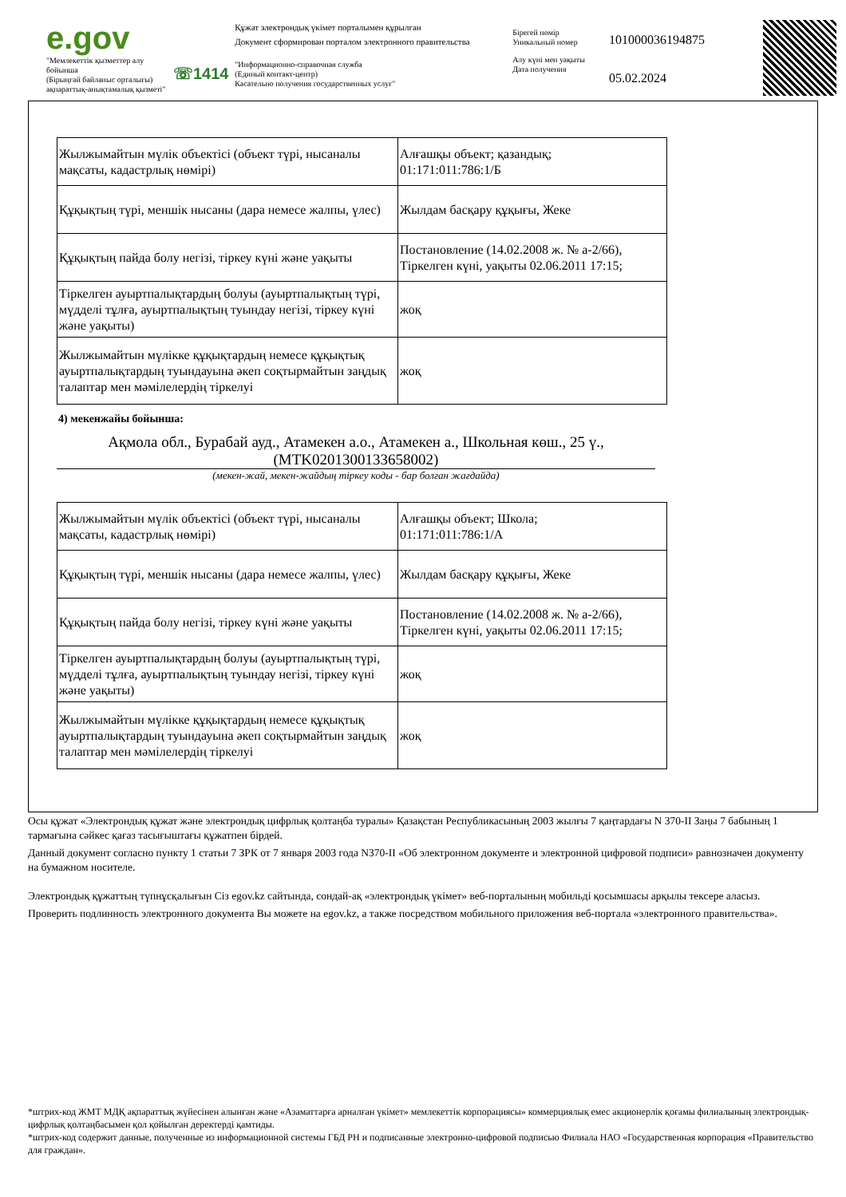e.gov
"Мемлекеттік қызметтер алу бойынша
(Бірыңғай байланыс орталығы)
ақпараттық-анықтамалық қызметі"
☏1414
Құжат электрондық үкімет порталымен құрылған
Документ сформирован порталом электронного правительства
"Информационно-справочная служба
(Единый контакт-центр)
Касательно получения государственных услуг"
Бірегей нөмір
Уникальный номер
Алу күні мен уақыты
Дата получения
101000036194875
05.02.2024
| Жылжымайтын мүлік объектісі (объект түрі, нысаналы мақсаты, кадастрлық нөмірі) | Алғашқы объект; қазандық; 01:171:011:786:1/Б |
| Құқықтың түрі, меншік нысаны (дара немесе жалпы, үлес) | Жылдам басқару құқығы, Жеке |
| Құқықтың пайда болу негізі, тіркеу күні және уақыты | Постановление (14.02.2008 ж. № а-2/66), Тіркелген күні, уақыты 02.06.2011 17:15; |
| Тіркелген ауыртпалықтардың болуы (ауыртпалықтың түрі, мүдделі тұлға, ауыртпалықтың туындау негізі, тіркеу күні және уақыты) | жоқ |
| Жылжымайтын мүлікке құқықтардың немесе құқықтық ауыртпалықтардың туындауына әкеп соқтырмайтын заңдық талаптар мен мәмілелердің тіркелуі | жоқ |
4) мекенжайы бойынша:
Ақмола обл., Бурабай ауд., Атамекен а.о., Атамекен а., Школьная көш., 25 ү., (MTK0201300133658002)
(мекен-жай, мекен-жайдың тіркеу коды - бар болған жағдайда)
| Жылжымайтын мүлік объектісі (объект түрі, нысаналы мақсаты, кадастрлық нөмірі) | Алғашқы объект; Школа; 01:171:011:786:1/А |
| Құқықтың түрі, меншік нысаны (дара немесе жалпы, үлес) | Жылдам басқару құқығы, Жеке |
| Құқықтың пайда болу негізі, тіркеу күні және уақыты | Постановление (14.02.2008 ж. № а-2/66), Тіркелген күні, уақыты 02.06.2011 17:15; |
| Тіркелген ауыртпалықтардың болуы (ауыртпалықтың түрі, мүдделі тұлға, ауыртпалықтың туындау негізі, тіркеу күні және уақыты) | жоқ |
| Жылжымайтын мүлікке құқықтардың немесе құқықтық ауыртпалықтардың туындауына әкеп соқтырмайтын заңдық талаптар мен мәмілелердің тіркелуі | жоқ |
Осы құжат «Электрондық құжат және электрондық цифрлық қолтаңба туралы» Қазақстан Республикасының 2003 жылғы 7 қаңтардағы N 370-II Заңы 7 бабының 1 тармағына сәйкес қағаз тасығыштағы құжатпен бірдей.
Данный документ согласно пункту 1 статьи 7 ЗРК от 7 января 2003 года N370-II «Об электронном документе и электронной цифровой подписи» равнозначен документу на бумажном носителе.
Электрондық құжаттың түпнұсқалығын Сіз egov.kz сайтында, сондай-ақ «электрондық үкімет» веб-порталының мобильді қосымшасы арқылы тексере аласыз.
Проверить подлинность электронного документа Вы можете на egov.kz, а также посредством мобильного приложения веб-портала «электронного правительства».
*штрих-код ЖМТ МДҚ ақпараттық жүйесінен алынған және «Азаматтарға арналған үкімет» мемлекеттік корпорациясы» коммерциялық емес акционерлік қоғамы филиалының электрондық-цифрлық қолтаңбасымен қол қойылған деректерді қамтиды.
*штрих-код содержит данные, полученные из информационной системы ГБД РН и подписанные электронно-цифровой подписью Филиала НАО «Государственная корпорация «Правительство для граждан».